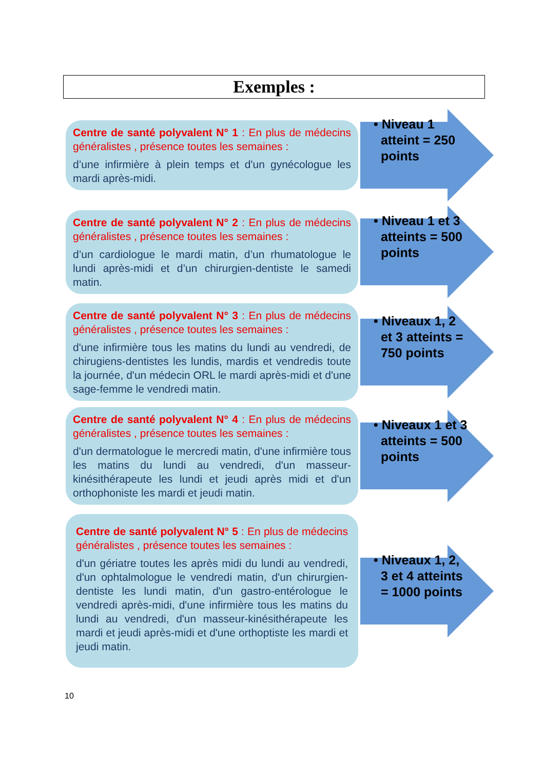Exemples :
Centre de santé polyvalent N° 1 : En plus de médecins généralistes , présence toutes les semaines :
d’une infirmière à plein temps et d'un gynécologue les mardi après-midi.
• Niveau 1
atteint = 250
points
Centre de santé polyvalent N° 2 : En plus de médecins généralistes , présence toutes les semaines :
d’un cardiologue le mardi matin, d’un rhumatologue le lundi après-midi et d’un chirurgien-dentiste le samedi matin.
• Niveau 1 et 3
atteints = 500
points
Centre de santé polyvalent N° 3 : En plus de médecins généralistes , présence toutes les semaines :
d'une infirmière tous les matins du lundi au vendredi, de chirugiens-dentistes les lundis, mardis et vendredis toute la journée, d'un médecin ORL le mardi après-midi et d'une sage-femme le vendredi matin.
• Niveaux 1, 2
et 3 atteints =
750 points
Centre de santé polyvalent N° 4 : En plus de médecins généralistes , présence toutes les semaines :
d'un dermatologue le mercredi matin, d'une infirmière tous les matins du lundi au vendredi, d'un masseur-kinésithérapeute les lundi et jeudi après midi et d'un orthophoniste les mardi et jeudi matin.
• Niveaux 1 et 3
atteints = 500
points
Centre de santé polyvalent N° 5 : En plus de médecins généralistes , présence toutes les semaines :
d'un gériatre toutes les après midi du lundi au vendredi, d'un ophtalmologue le vendredi matin, d'un chirurgien-dentiste les lundi matin, d'un gastro-entérologue le vendredi après-midi, d'une infirmière tous les matins du lundi au vendredi, d'un masseur-kinésithérapeute les mardi et jeudi après-midi et d'une orthoptiste les mardi et jeudi matin.
• Niveaux 1, 2,
3 et 4 atteints
= 1000 points
10